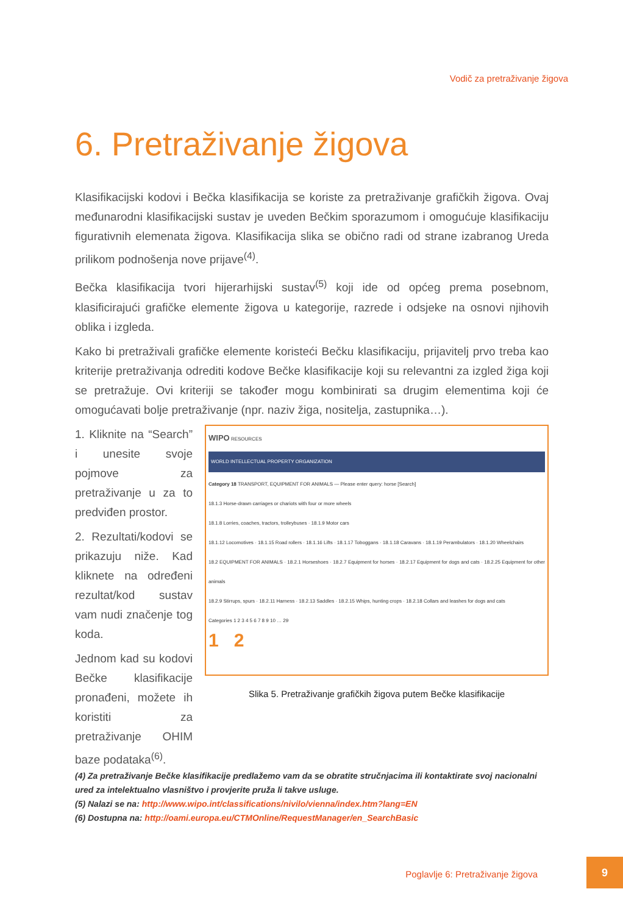Vodič za pretraživanje žigova
6. Pretraživanje žigova
Klasifikacijski kodovi i Bečka klasifikacija se koriste za pretraživanje grafičkih žigova. Ovaj međunarodni klasifikacijski sustav je uveden Bečkim sporazumom i omogućuje klasifikaciju figurativnih elemenata žigova. Klasifikacija slika se obično radi od strane izabranog Ureda prilikom podnošenja nove prijave<sup>(4)</sup>.
Bečka klasifikacija tvori hijerarhijski sustav<sup>(5)</sup> koji ide od općeg prema posebnom, klasificirajući grafičke elemente žigova u kategorije, razrede i odsjeke na osnovi njihovih oblika i izgleda.
Kako bi pretraživali grafičke elemente koristeći Bečku klasifikaciju, prijavitelj prvo treba kao kriterije pretraživanja odrediti kodove Bečke klasifikacije koji su relevantni za izgled žiga koji se pretražuje. Ovi kriteriji se također mogu kombinirati sa drugim elementima koji će omogućavati bolje pretraživanje (npr. naziv žiga, nositelja, zastupnika…).
1. Kliknite na “Search” i unesite svoje pojmove za pretraživanje u za to predviđen prostor.
2. Rezultati/kodovi se prikazuju niže. Kad kliknete na određeni rezultat/kod sustav vam nudi značenje tog koda.
Jednom kad su kodovi Bečke klasifikacije pronađeni, možete ih koristiti za pretraživanje OHIM baze podataka<sup>(6)</sup>.
WIPO RESOURCES
WORLD INTELLECTUAL PROPERTY ORGANIZATION
Category 18 TRANSPORT, EQUIPMENT FOR ANIMALS — Please enter query: horse [Search]
18.1.3 Horse-drawn carriages or chariots with four or more wheels
18.1.8 Lorries, coaches, tractors, trolleybuses · 18.1.9 Motor cars
18.1.12 Locomotives · 18.1.15 Road rollers · 18.1.16 Lifts · 18.1.17 Toboggans · 18.1.18 Caravans · 18.1.19 Perambulators · 18.1.20 Wheelchairs
18.2 EQUIPMENT FOR ANIMALS · 18.2.1 Horseshoes · 18.2.7 Equipment for horses · 18.2.17 Equipment for dogs and cats · 18.2.25 Equipment for other animals
18.2.9 Stirrups, spurs · 18.2.11 Harness · 18.2.13 Saddles · 18.2.15 Whips, hunting crops · 18.2.18 Collars and leashes for dogs and cats
Categories 1 2 3 4 5 6 7 8 9 10 … 29
1 2
Slika 5. Pretraživanje grafičkih žigova putem Bečke klasifikacije
(4) Za pretraživanje Bečke klasifikacije predlažemo vam da se obratite stručnjacima ili kontaktirate svoj nacionalni ured za intelektualno vlasništvo i provjerite pruža li takve usluge.
(5) Nalazi se na: http://www.wipo.int/classifications/nivilo/vienna/index.htm?lang=EN
(6) Dostupna na: http://oami.europa.eu/CTMOnline/RequestManager/en_SearchBasic
Poglavlje 6: Pretraživanje žigova
9